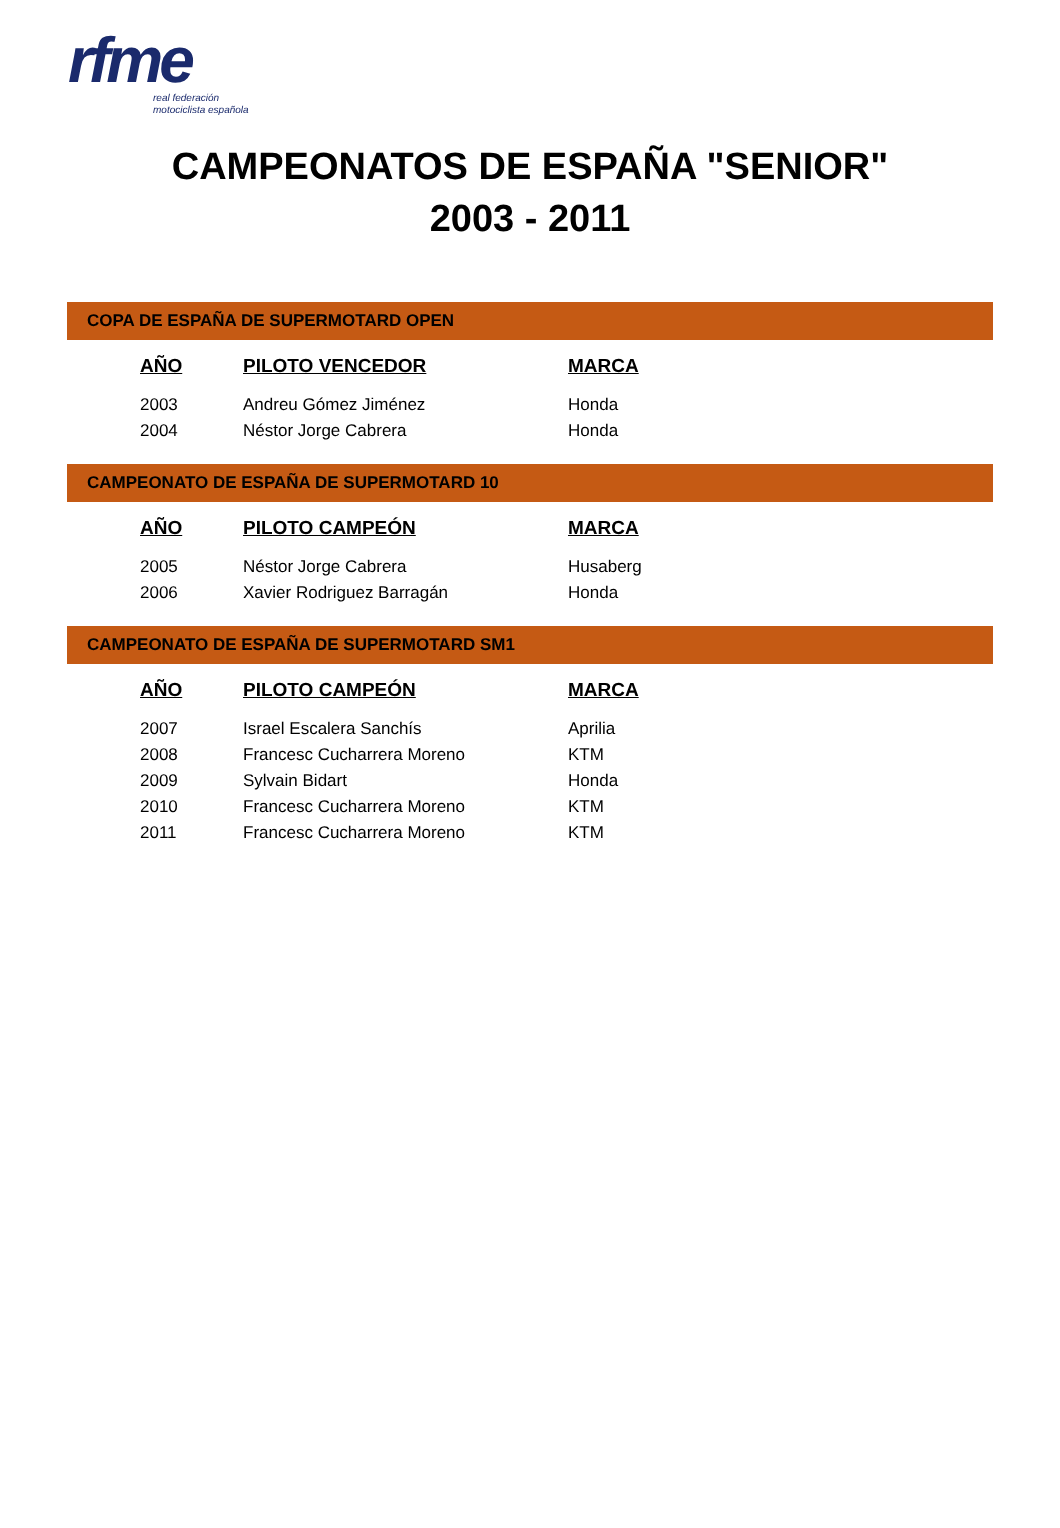rfme
real federación
motociclista española
CAMPEONATOS DE ESPAÑA "SENIOR"
2003 - 2011
COPA DE ESPAÑA DE SUPERMOTARD OPEN
| AÑO | PILOTO VENCEDOR | MARCA |
| --- | --- | --- |
| 2003 | Andreu Gómez Jiménez | Honda |
| 2004 | Néstor Jorge Cabrera | Honda |
CAMPEONATO DE ESPAÑA DE SUPERMOTARD 10
| AÑO | PILOTO CAMPEÓN | MARCA |
| --- | --- | --- |
| 2005 | Néstor Jorge Cabrera | Husaberg |
| 2006 | Xavier Rodriguez Barragán | Honda |
CAMPEONATO DE ESPAÑA DE SUPERMOTARD SM1
| AÑO | PILOTO CAMPEÓN | MARCA |
| --- | --- | --- |
| 2007 | Israel Escalera Sanchís | Aprilia |
| 2008 | Francesc Cucharrera Moreno | KTM |
| 2009 | Sylvain Bidart | Honda |
| 2010 | Francesc Cucharrera Moreno | KTM |
| 2011 | Francesc Cucharrera Moreno | KTM |